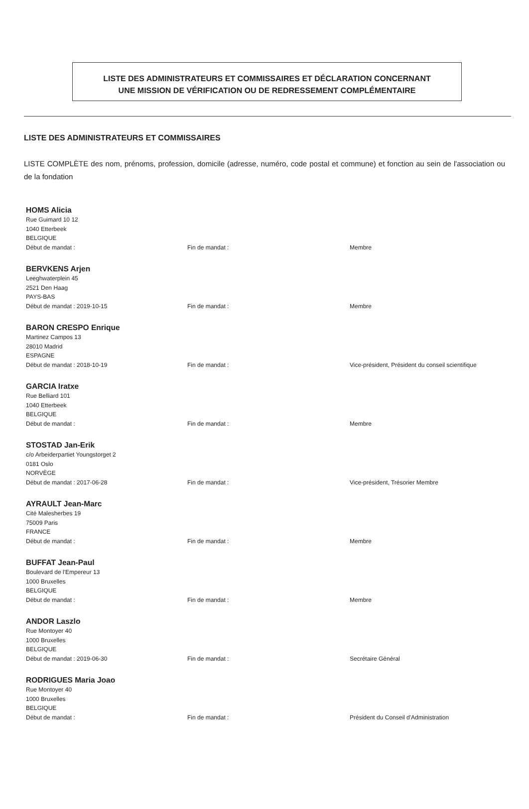LISTE DES ADMINISTRATEURS ET COMMISSAIRES ET DÉCLARATION CONCERNANT
UNE MISSION DE VÉRIFICATION OU DE REDRESSEMENT COMPLÉMENTAIRE
LISTE DES ADMINISTRATEURS ET COMMISSAIRES
LISTE COMPLÈTE des nom, prénoms, profession, domicile (adresse, numéro, code postal et commune) et fonction au sein de l'association ou de la fondation
HOMS Alicia
Rue Guimard 10 12
1040 Etterbeek
BELGIQUE
Début de mandat : Fin de mandat : Membre
BERVKENS Arjen
Leeghwaterplein 45
2521 Den Haag
PAYS-BAS
Début de mandat : 2019-10-15 Fin de mandat : Membre
BARON CRESPO Enrique
Martinez Campos 13
28010 Madrid
ESPAGNE
Début de mandat : 2018-10-19 Fin de mandat : Vice-président, Président du conseil scientifique
GARCIA Iratxe
Rue Belliard 101
1040 Etterbeek
BELGIQUE
Début de mandat : Fin de mandat : Membre
STOSTAD Jan-Erik
c/o Arbeiderpartiet Youngstorget 2
0181 Oslo
NORVÈGE
Début de mandat : 2017-06-28 Fin de mandat : Vice-président, Trésorier Membre
AYRAULT Jean-Marc
Cité Malesherbes 19
75009 Paris
FRANCE
Début de mandat : Fin de mandat : Membre
BUFFAT Jean-Paul
Boulevard de l'Empereur 13
1000 Bruxelles
BELGIQUE
Début de mandat : Fin de mandat : Membre
ANDOR Laszlo
Rue Montoyer 40
1000 Bruxelles
BELGIQUE
Début de mandat : 2019-06-30 Fin de mandat : Secrétaire Général
RODRIGUES Maria Joao
Rue Montoyer 40
1000 Bruxelles
BELGIQUE
Début de mandat : Fin de mandat : Président du Conseil d'Administration